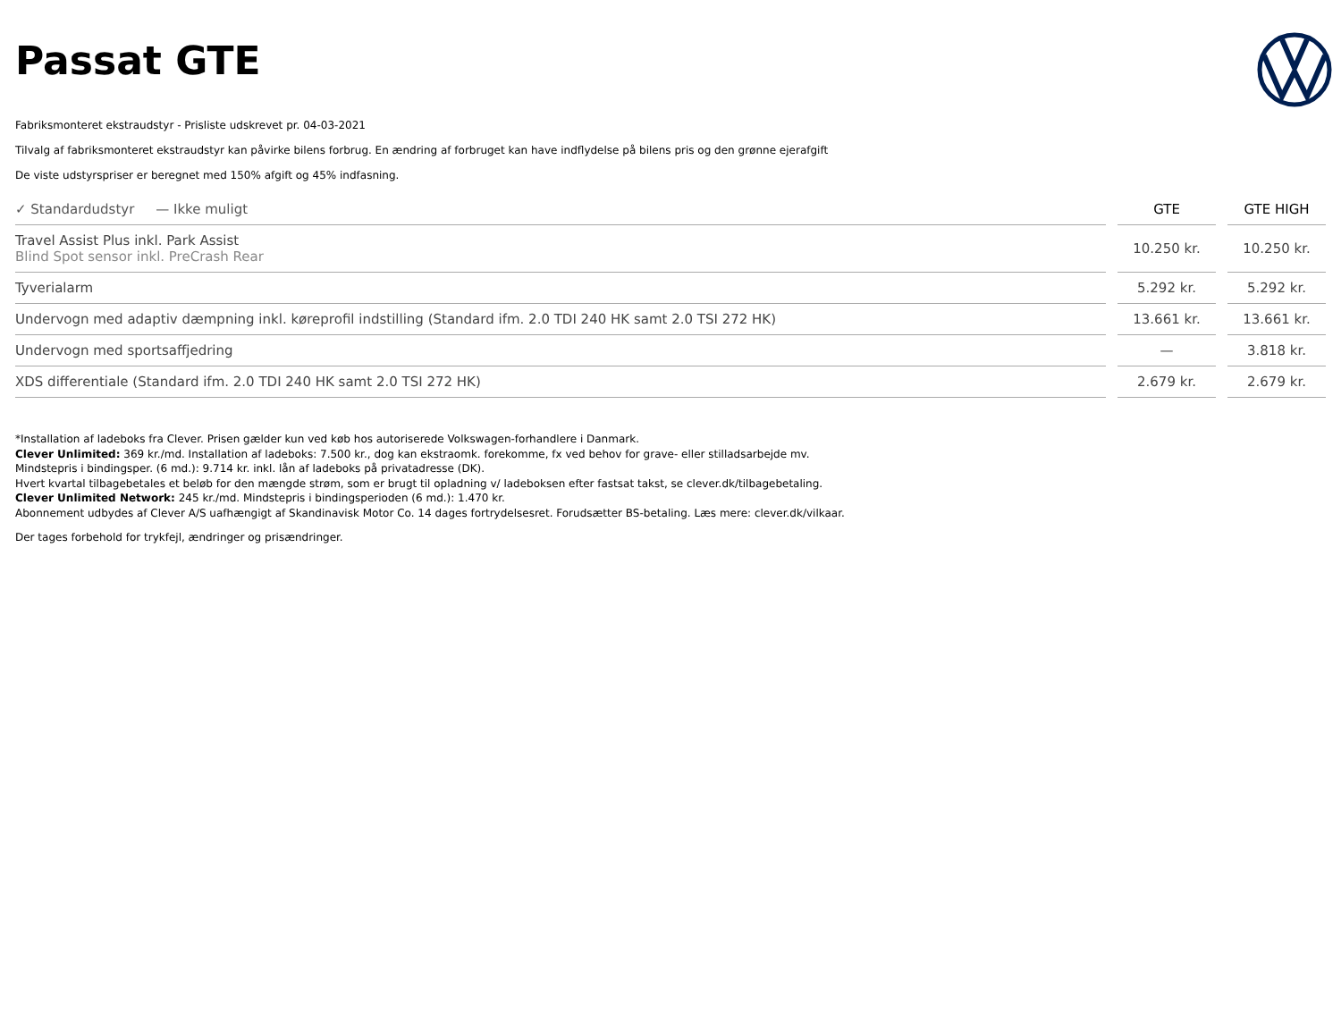Passat GTE
Fabriksmonteret ekstraudstyr - Prisliste udskrevet pr. 04-03-2021
Tilvalg af fabriksmonteret ekstraudstyr kan påvirke bilens forbrug. En ændring af forbruget kan have indflydelse på bilens pris og den grønne ejerafgift
De viste udstyrspriser er beregnet med 150% afgift og 45% indfasning.
| ✓ Standardudstyr — Ikke muligt | GTE | GTE HIGH |
| --- | --- | --- |
| Travel Assist Plus inkl. Park Assist Blind Spot sensor inkl. PreCrash Rear | 10.250 kr. | 10.250 kr. |
| Tyverialarm | 5.292 kr. | 5.292 kr. |
| Undervogn med adaptiv dæmpning inkl. køreprofil indstilling (Standard ifm. 2.0 TDI 240 HK samt 2.0 TSI 272 HK) | 13.661 kr. | 13.661 kr. |
| Undervogn med sportsaffjedring | — | 3.818 kr. |
| XDS differentiale (Standard ifm. 2.0 TDI 240 HK samt 2.0 TSI 272 HK) | 2.679 kr. | 2.679 kr. |
*Installation af ladeboks fra Clever. Prisen gælder kun ved køb hos autoriserede Volkswagen-forhandlere i Danmark.
Clever Unlimited: 369 kr./md. Installation af ladeboks: 7.500 kr., dog kan ekstraomk. forekomme, fx ved behov for grave- eller stilladsarbejde mv.
Mindstepris i bindingsper. (6 md.): 9.714 kr. inkl. lån af ladeboks på privatadresse (DK).
Hvert kvartal tilbagebetales et beløb for den mængde strøm, som er brugt til opladning v/ ladeboksen efter fastsat takst, se clever.dk/tilbagebetaling.
Clever Unlimited Network: 245 kr./md. Mindstepris i bindingsperioden (6 md.): 1.470 kr.
Abonnement udbydes af Clever A/S uafhængigt af Skandinavisk Motor Co. 14 dages fortrydelsesret. Forudsætter BS-betaling. Læs mere: clever.dk/vilkaar.
Der tages forbehold for trykfejl, ændringer og prisændringer.